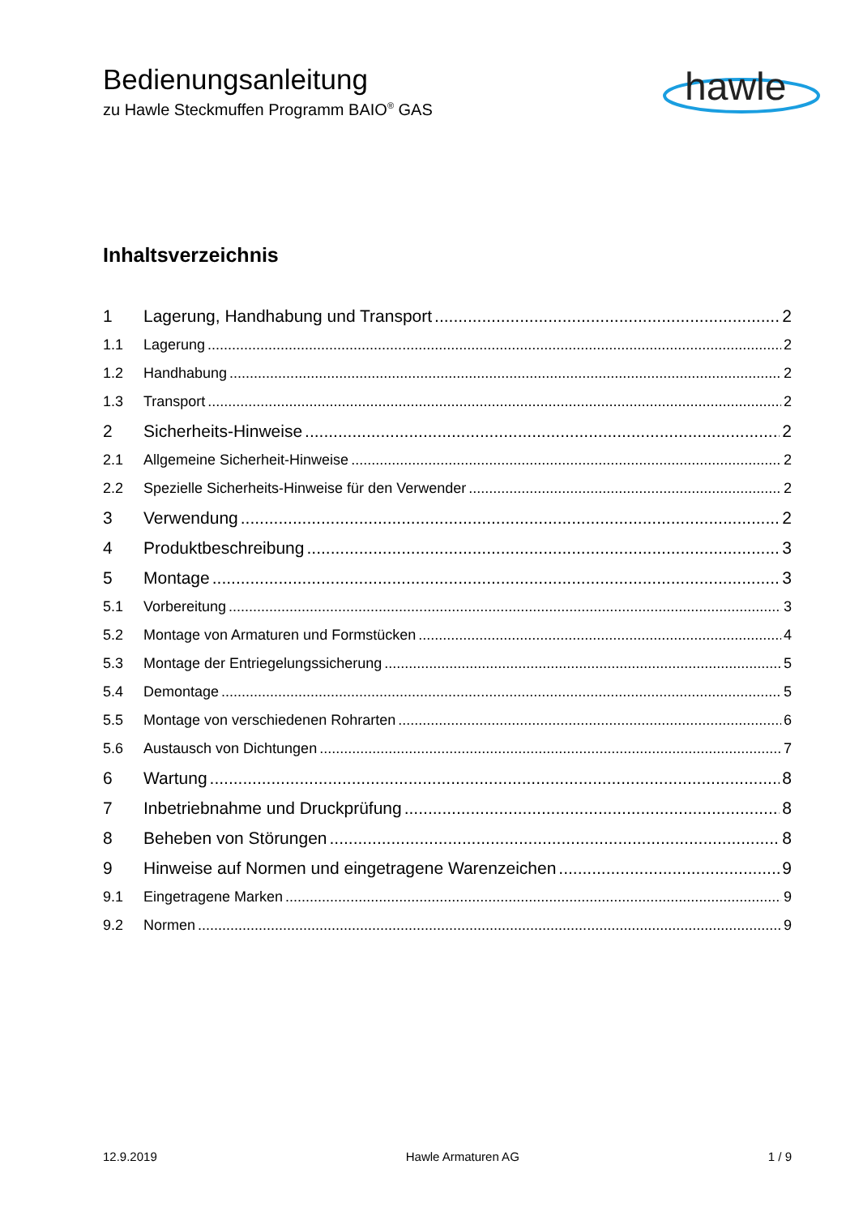Bedienungsanleitung
zu Hawle Steckmuffen Programm BAIO<sup>®</sup> GAS
hawle
Inhaltsverzeichnis
1 Lagerung, Handhabung und Transport 2
1.1 Lagerung 2
1.2 Handhabung 2
1.3 Transport 2
2 Sicherheits-Hinweise 2
2.1 Allgemeine Sicherheit-Hinweise 2
2.2 Spezielle Sicherheits-Hinweise für den Verwender 2
3 Verwendung 2
4 Produktbeschreibung 3
5 Montage 3
5.1 Vorbereitung 3
5.2 Montage von Armaturen und Formstücken 4
5.3 Montage der Entriegelungssicherung 5
5.4 Demontage 5
5.5 Montage von verschiedenen Rohrarten 6
5.6 Austausch von Dichtungen 7
6 Wartung 8
7 Inbetriebnahme und Druckprüfung 8
8 Beheben von Störungen 8
9 Hinweise auf Normen und eingetragene Warenzeichen 9
9.1 Eingetragene Marken 9
9.2 Normen 9
12.9.2019 Hawle Armaturen AG 1 / 9